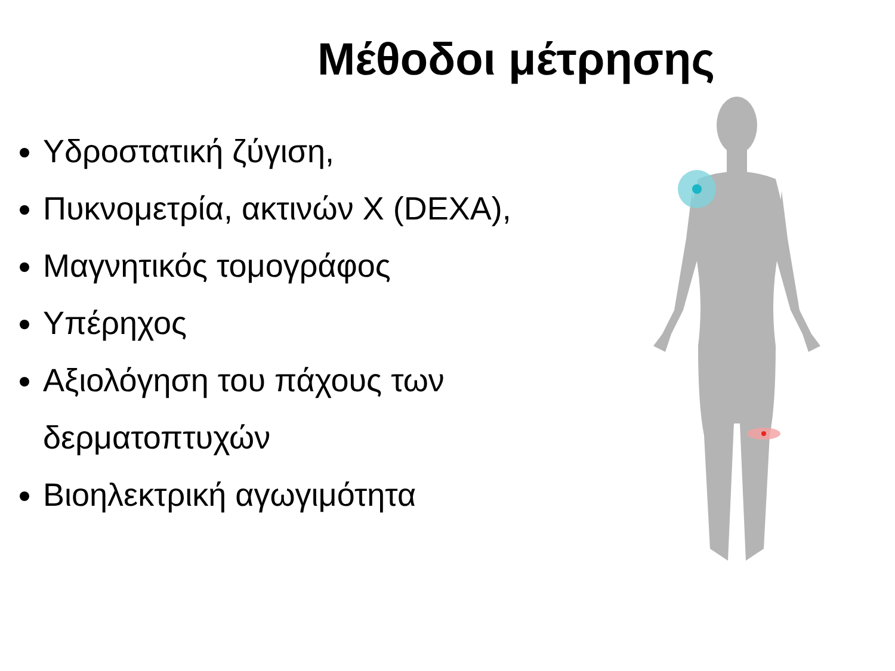Μέθοδοι μέτρησης
Υδροστατική ζύγιση,
Πυκνομετρία, ακτινών Χ (DEXA),
Μαγνητικός τομογράφος
Υπέρηχος
Αξιολόγηση του πάχους των
δερματοπτυχών
Βιοηλεκτρική αγωγιμότητα